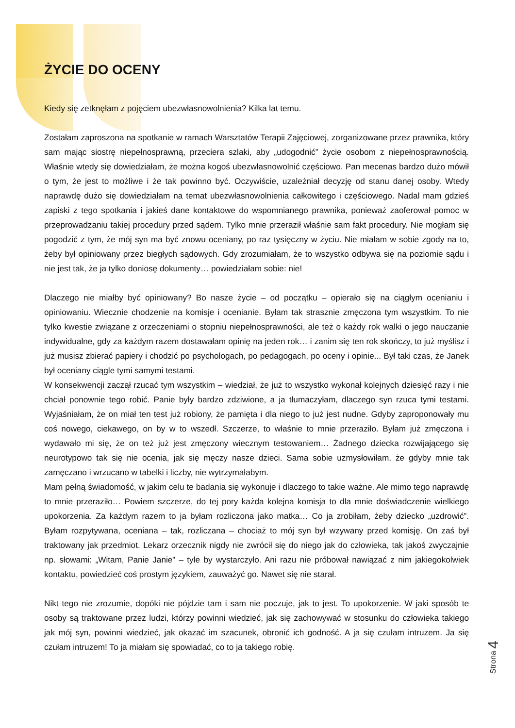ŻYCIE DO OCENY
Kiedy się zetknęłam z pojęciem ubezwłasnowolnienia? Kilka lat temu.
Zostałam zaproszona na spotkanie w ramach Warsztatów Terapii Zajęciowej, zorganizowane przez prawnika, który sam mając siostrę niepełnosprawną, przeciera szlaki, aby „udogodnić” życie osobom z niepełnosprawnością. Właśnie wtedy się dowiedziałam, że można kogoś ubezwłasnowolnić częściowo. Pan mecenas bardzo dużo mówił o tym, że jest to możliwe i że tak powinno być. Oczywiście, uzależniał decyzję od stanu danej osoby. Wtedy naprawdę dużo się dowiedziałam na temat ubezwłasnowolnienia całkowitego i częściowego. Nadal mam gdzieś zapiski z tego spotkania i jakieś dane kontaktowe do wspomnianego prawnika, ponieważ zaoferował pomoc w przeprowadzaniu takiej procedury przed sądem. Tylko mnie przeraził właśnie sam fakt procedury. Nie mogłam się pogodzić z tym, że mój syn ma być znowu oceniany, po raz tysięczny w życiu. Nie miałam w sobie zgody na to, żeby był opiniowany przez biegłych sądowych. Gdy zrozumiałam, że to wszystko odbywa się na poziomie sądu i nie jest tak, że ja tylko doniosę dokumenty… powiedziałam sobie: nie!
Dlaczego nie miałby być opiniowany? Bo nasze życie – od początku – opierało się na ciągłym ocenianiu i opiniowaniu. Wiecznie chodzenie na komisje i ocenianie. Byłam tak strasznie zmęczona tym wszystkim. To nie tylko kwestie związane z orzeczeniami o stopniu niepełnosprawności, ale też o każdy rok walki o jego nauczanie indywidualne, gdy za każdym razem dostawałam opinię na jeden rok… i zanim się ten rok skończy, to już myślisz i już musisz zbierać papiery i chodzić po psychologach, po pedagogach, po oceny i opinie... Był taki czas, że Janek był oceniany ciągle tymi samymi testami.
W konsekwencji zaczął rzucać tym wszystkim – wiedział, że już to wszystko wykonał kolejnych dziesięć razy i nie chciał ponownie tego robić. Panie były bardzo zdziwione, a ja tłumaczyłam, dlaczego syn rzuca tymi testami. Wyjaśniałam, że on miał ten test już robiony, że pamięta i dla niego to już jest nudne. Gdyby zaproponowały mu coś nowego, ciekawego, on by w to wszedł. Szczerze, to właśnie to mnie przeraziło. Byłam już zmęczona i wydawało mi się, że on też już jest zmęczony wiecznym testowaniem… Żadnego dziecka rozwijającego się neurotypowo tak się nie ocenia, jak się męczy nasze dzieci. Sama sobie uzmysłowiłam, że gdyby mnie tak zamęczano i wrzucano w tabelki i liczby, nie wytrzymałabym.
Mam pełną świadomość, w jakim celu te badania się wykonuje i dlaczego to takie ważne. Ale mimo tego naprawdę to mnie przeraziło… Powiem szczerze, do tej pory każda kolejna komisja to dla mnie doświadczenie wielkiego upokorzenia. Za każdym razem to ja byłam rozliczona jako matka… Co ja zrobiłam, żeby dziecko „uzdrowić”. Byłam rozpytywana, oceniana – tak, rozliczana – chociaż to mój syn był wzywany przed komisję. On zaś był traktowany jak przedmiot. Lekarz orzecznik nigdy nie zwrócił się do niego jak do człowieka, tak jakoś zwyczajnie np. słowami: „Witam, Panie Janie” – tyle by wystarczyło. Ani razu nie próbował nawiązać z nim jakiegokolwiek kontaktu, powiedzieć coś prostym językiem, zauważyć go. Nawet się nie starał.
Nikt tego nie zrozumie, dopóki nie pójdzie tam i sam nie poczuje, jak to jest. To upokorzenie. W jaki sposób te osoby są traktowane przez ludzi, którzy powinni wiedzieć, jak się zachowywać w stosunku do człowieka takiego jak mój syn, powinni wiedzieć, jak okazać im szacunek, obronić ich godność. A ja się czułam intruzem. Ja się czułam intruzem! To ja miałam się spowiadać, co to ja takiego robię.
Strona 4